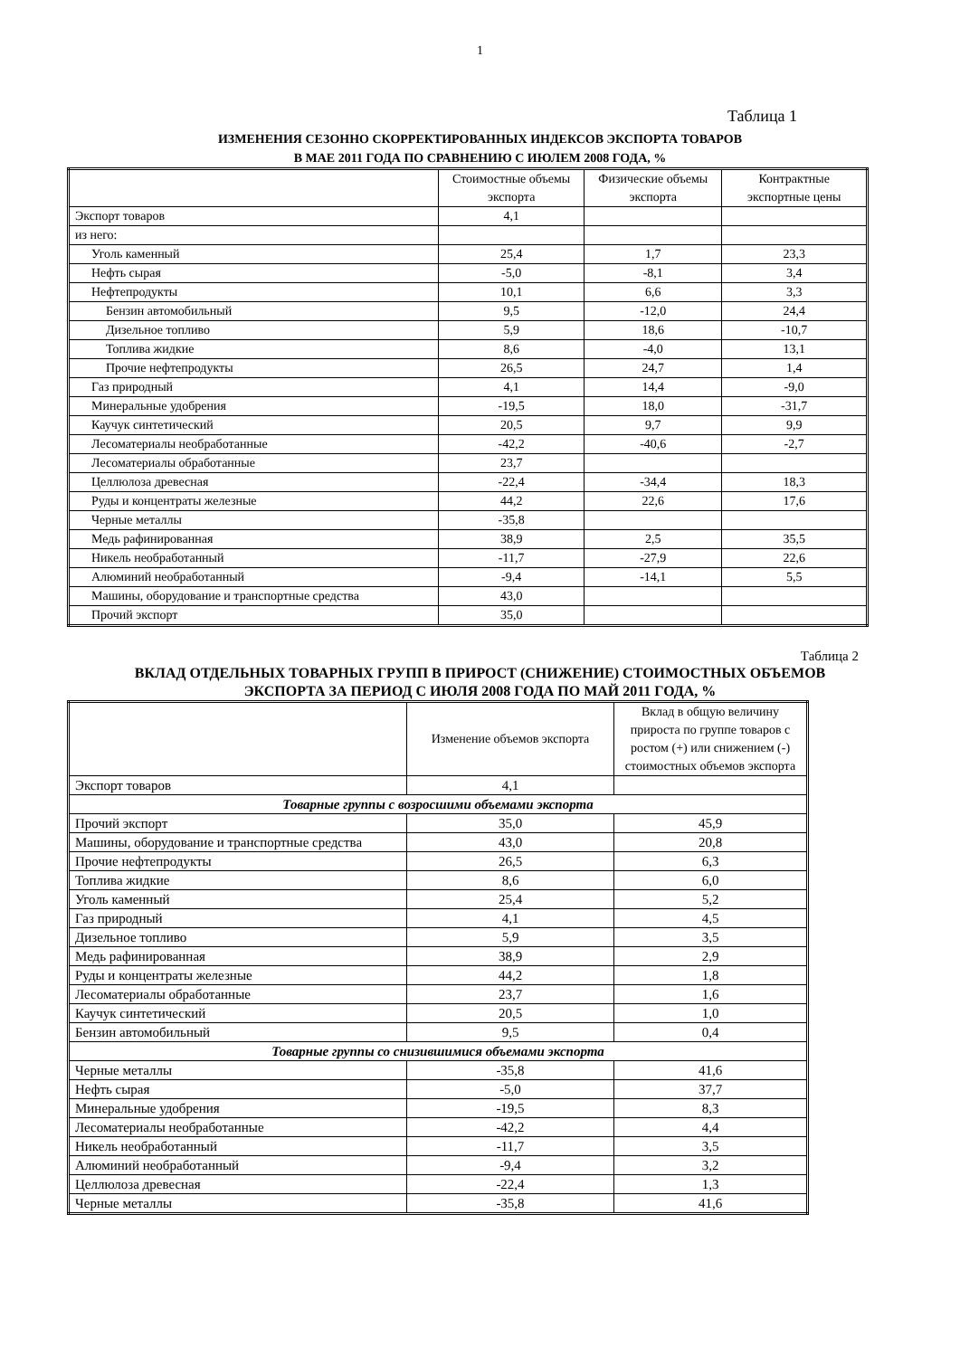1
Таблица 1
ИЗМЕНЕНИЯ СЕЗОННО СКОРРЕКТИРОВАННЫХ ИНДЕКСОВ ЭКСПОРТА ТОВАРОВ
В МАЕ 2011 ГОДА ПО СРАВНЕНИЮ С ИЮЛЕМ 2008 ГОДА, %
| | Стоимостные объемы экспорта | Физические объемы экспорта | Контрактные экспортные цены |
| --- | --- | --- | --- |
| Экспорт товаров | 4,1 | | |
| из него: | | | |
| Уголь каменный | 25,4 | 1,7 | 23,3 |
| Нефть сырая | -5,0 | -8,1 | 3,4 |
| Нефтепродукты | 10,1 | 6,6 | 3,3 |
| Бензин автомобильный | 9,5 | -12,0 | 24,4 |
| Дизельное топливо | 5,9 | 18,6 | -10,7 |
| Топлива жидкие | 8,6 | -4,0 | 13,1 |
| Прочие нефтепродукты | 26,5 | 24,7 | 1,4 |
| Газ природный | 4,1 | 14,4 | -9,0 |
| Минеральные удобрения | -19,5 | 18,0 | -31,7 |
| Каучук синтетический | 20,5 | 9,7 | 9,9 |
| Лесоматериалы необработанные | -42,2 | -40,6 | -2,7 |
| Лесоматериалы обработанные | 23,7 | | |
| Целлюлоза древесная | -22,4 | -34,4 | 18,3 |
| Руды и концентраты железные | 44,2 | 22,6 | 17,6 |
| Черные металлы | -35,8 | | |
| Медь рафинированная | 38,9 | 2,5 | 35,5 |
| Никель необработанный | -11,7 | -27,9 | 22,6 |
| Алюминий необработанный | -9,4 | -14,1 | 5,5 |
| Машины, оборудование и транспортные средства | 43,0 | | |
| Прочий экспорт | 35,0 | | |
Таблица 2
ВКЛАД ОТДЕЛЬНЫХ ТОВАРНЫХ ГРУПП В ПРИРОСТ (СНИЖЕНИЕ) СТОИМОСТНЫХ ОБЪЕМОВ
ЭКСПОРТА ЗА ПЕРИОД С ИЮЛЯ 2008 ГОДА ПО МАЙ 2011 ГОДА, %
| | Изменение объемов экспорта | Вклад в общую величину прироста по группе товаров с ростом (+) или снижением (-) стоимостных объемов экспорта |
| --- | --- | --- |
| Экспорт товаров | 4,1 | |
| Товарные группы с возросшими объемами экспорта | | |
| Прочий экспорт | 35,0 | 45,9 |
| Машины, оборудование и транспортные средства | 43,0 | 20,8 |
| Прочие нефтепродукты | 26,5 | 6,3 |
| Топлива жидкие | 8,6 | 6,0 |
| Уголь каменный | 25,4 | 5,2 |
| Газ природный | 4,1 | 4,5 |
| Дизельное топливо | 5,9 | 3,5 |
| Медь рафинированная | 38,9 | 2,9 |
| Руды и концентраты железные | 44,2 | 1,8 |
| Лесоматериалы обработанные | 23,7 | 1,6 |
| Каучук синтетический | 20,5 | 1,0 |
| Бензин автомобильный | 9,5 | 0,4 |
| Товарные группы со снизившимися объемами экспорта | | |
| Черные металлы | -35,8 | 41,6 |
| Нефть сырая | -5,0 | 37,7 |
| Минеральные удобрения | -19,5 | 8,3 |
| Лесоматериалы необработанные | -42,2 | 4,4 |
| Никель необработанный | -11,7 | 3,5 |
| Алюминий необработанный | -9,4 | 3,2 |
| Целлюлоза древесная | -22,4 | 1,3 |
| Черные металлы | -35,8 | 41,6 |